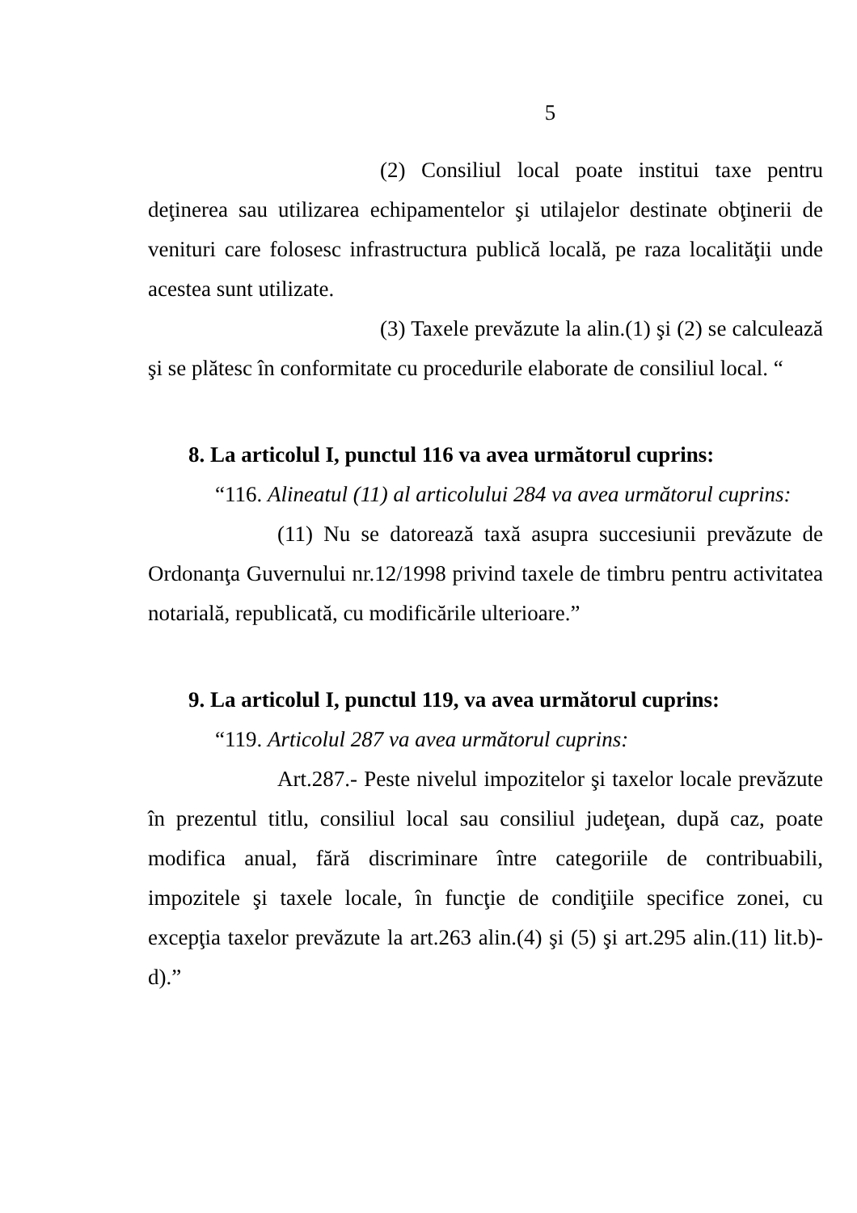5
(2) Consiliul local poate institui taxe pentru deţinerea sau utilizarea echipamentelor şi utilajelor destinate obţinerii de venituri care folosesc infrastructura publică locală, pe raza localităţii unde acestea sunt utilizate.
(3) Taxele prevăzute la alin.(1) şi (2) se calculează şi se plătesc în conformitate cu procedurile elaborate de consiliul local. “
8. La articolul I, punctul 116 va avea următorul cuprins:
“116. Alineatul (11) al articolului 284 va avea următorul cuprins:
(11) Nu se datorează taxă asupra succesiunii prevăzute de Ordonanţa Guvernului nr.12/1998 privind taxele de timbru pentru activitatea notarială, republicată, cu modificările ulterioare.”
9. La articolul I, punctul 119, va avea următorul cuprins:
“119. Articolul 287 va avea următorul cuprins:
Art.287.- Peste nivelul impozitelor şi taxelor locale prevăzute în prezentul titlu, consiliul local sau consiliul judeţean, după caz, poate modifica anual, fără discriminare între categoriile de contribuabili, impozitele şi taxele locale, în funcţie de condiţiile specifice zonei, cu excepţia taxelor prevăzute la art.263 alin.(4) şi (5) şi art.295 alin.(11) lit.b)-d).”